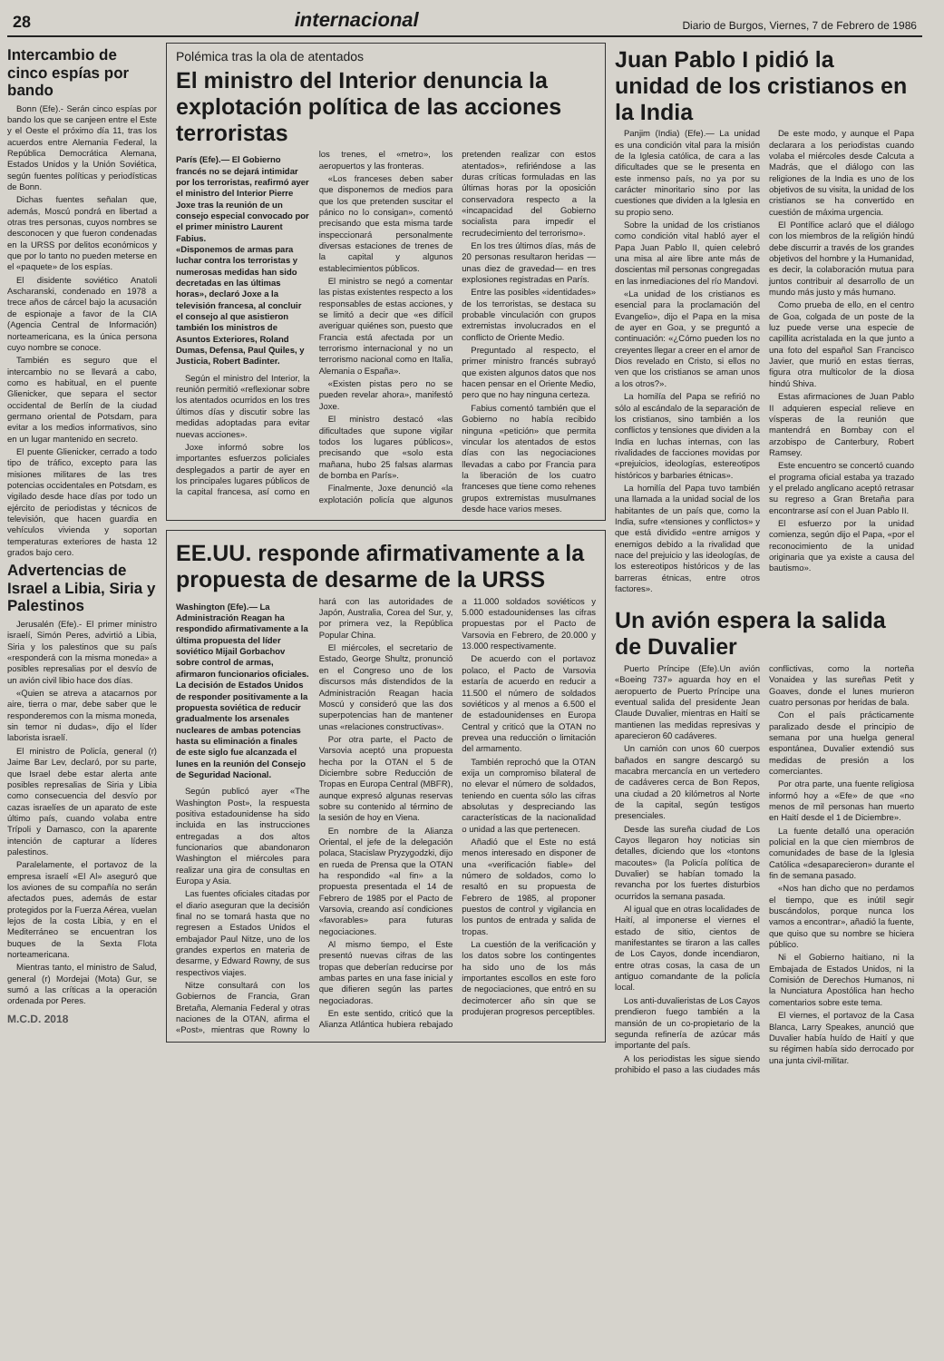28 internacional Diario de Burgos, Viernes, 7 de Febrero de 1986
Intercambio de cinco espías por bando
Bonn (Efe).- Serán cinco espías por bando los que se canjeen entre el Este y el Oeste el próximo día 11, tras los acuerdos entre Alemania Federal, la República Democrática Alemana, Estados Unidos y la Unión Soviética, según fuentes políticas y periodísticas de Bonn.
Dichas fuentes señalan que, además, Moscú pondrá en libertad a otras tres personas, cuyos nombres se desconocen y que fueron condenadas en la URSS por delitos económicos y que por lo tanto no pueden meterse en el «paquete» de los espías.
El disidente soviético Anatoli Ascharanski, condenado en 1978 a trece años de cárcel bajo la acusación de espionaje a favor de la CIA (Agencia Central de Información) norteamericana, es la única persona cuyo nombre se conoce.
También es seguro que el intercambio no se llevará a cabo, como es habitual, en el puente Glienicker, que separa el sector occidental de Berlín de la ciudad germano oriental de Potsdam, para evitar a los medios informativos, sino en un lugar mantenido en secreto.
El puente Glienicker, cerrado a todo tipo de tráfico, excepto para las misiones militares de las tres potencias occidentales en Potsdam, es vigilado desde hace días por todo un ejército de periodistas y técnicos de televisión, que hacen guardia en vehículos vivienda y soportan temperaturas exteriores de hasta 12 grados bajo cero.
Advertencias de Israel a Libia, Siria y Palestinos
Jerusalén (Efe).- El primer ministro israelí, Simón Peres, advirtió a Libia, Siria y los palestinos que su país «responderá con la misma moneda» a posibles represalias por el desvío de un avión civil libio hace dos días.
«Quien se atreva a atacarnos por aire, tierra o mar, debe saber que le responderemos con la misma moneda, sin temor ni dudas», dijo el líder laborista israelí.
El ministro de Policía, general (r) Jaime Bar Lev, declaró, por su parte, que Israel debe estar alerta ante posibles represalias de Siria y Libia como consecuencia del desvío por cazas israelíes de un aparato de este último país, cuando volaba entre Trípoli y Damasco, con la aparente intención de capturar a líderes palestinos.
Paralelamente, el portavoz de la empresa israelí «El Al» aseguró que los aviones de su compañía no serán afectados pues, además de estar protegidos por la Fuerza Aérea, vuelan lejos de la costa Libia, y en el Mediterráneo se encuentran los buques de la Sexta Flota norteamericana.
Mientras tanto, el ministro de Salud, general (r) Mordejai (Mota) Gur, se sumó a las críticas a la operación ordenada por Peres.
M.C.D. 2018
Polémica tras la ola de atentados
El ministro del Interior denuncia la explotación política de las acciones terroristas
París (Efe).— El Gobierno francés no se dejará intimidar por los terroristas, reafirmó ayer el ministro del Interior Pierre Joxe tras la reunión de un consejo especial convocado por el primer ministro Laurent Fabius.
«Disponemos de armas para luchar contra los terroristas y numerosas medidas han sido decretadas en las últimas horas», declaró Joxe a la televisión francesa, al concluir el consejo al que asistieron también los ministros de Asuntos Exteriores, Roland Dumas, Defensa, Paul Quiles, y Justicia, Robert Badinter.
Según el ministro del Interior, la reunión permitió «reflexionar sobre los atentados ocurridos en los tres últimos días y discutir sobre las medidas adoptadas para evitar nuevas acciones».
Joxe informó sobre los importantes esfuerzos policiales desplegados a partir de ayer en los principales lugares públicos de la capital francesa, así como en los trenes, el «metro», los aeropuertos y las fronteras.
«Los franceses deben saber que disponemos de medios para que los que pretenden suscitar el pánico no lo consigan», comentó precisando que esta misma tarde inspeccionará personalmente diversas estaciones de trenes de la capital y algunos establecimientos públicos.
El ministro se negó a comentar las pistas existentes respecto a los responsables de estas acciones, y se limitó a decir que «es difícil averiguar quiénes son, puesto que Francia está afectada por un terrorismo internacional y no un terrorismo nacional como en Italia, Alemania o España».
«Existen pistas pero no se pueden revelar ahora», manifestó Joxe.
El ministro destacó «las dificultades que supone vigilar todos los lugares públicos», precisando que «solo esta mañana, hubo 25 falsas alarmas de bomba en París».
Finalmente, Joxe denunció «la explotación policía que algunos pretenden realizar con estos atentados», refiriéndose a las duras críticas formuladas en las últimas horas por la oposición conservadora respecto a la «incapacidad del Gobierno socialista para impedir el recrudecimiento del terrorismo».
En los tres últimos días, más de 20 personas resultaron heridas —unas diez de gravedad— en tres explosiones registradas en París.
Entre las posibles «identidades» de los terroristas, se destaca su probable vinculación con grupos extremistas involucrados en el conflicto de Oriente Medio.
Preguntado al respecto, el primer ministro francés subrayó que existen algunos datos que nos hacen pensar en el Oriente Medio, pero que no hay ninguna certeza.
Fabius comentó también que el Gobierno no había recibido ninguna «petición» que permita vincular los atentados de estos días con las negociaciones llevadas a cabo por Francia para la liberación de los cuatro franceses que tiene como rehenes grupos extremistas musulmanes desde hace varios meses.
EE.UU. responde afirmativamente a la propuesta de desarme de la URSS
Washington (Efe).— La Administración Reagan ha respondido afirmativamente a la última propuesta del líder soviético Mijail Gorbachov sobre control de armas, afirmaron funcionarios oficiales.
La decisión de Estados Unidos de responder positivamente a la propuesta soviética de reducir gradualmente los arsenales nucleares de ambas potencias hasta su eliminación a finales de este siglo fue alcanzada el lunes en la reunión del Consejo de Seguridad Nacional.
Según publicó ayer «The Washington Post», la respuesta positiva estadounidense ha sido incluida en las instrucciones entregadas a dos altos funcionarios que abandonaron Washington el miércoles para realizar una gira de consultas en Europa y Asia.
Las fuentes oficiales citadas por el diario aseguran que la decisión final no se tomará hasta que no regresen a Estados Unidos el embajador Paul Nitze, uno de los grandes expertos en materia de desarme, y Edward Rowny, de sus respectivos viajes.
Nitze consultará con los Gobiernos de Francia, Gran Bretaña, Alemania Federal y otras naciones de la OTAN, afirma el «Post», mientras que Rowny lo hará con las autoridades de Japón, Australia, Corea del Sur, y, por primera vez, la República Popular China.
El miércoles, el secretario de Estado, George Shultz, pronunció en el Congreso uno de los discursos más distendidos de la Administración Reagan hacia Moscú y consideró que las dos superpotencias han de mantener unas «relaciones constructivas».
Por otra parte, el Pacto de Varsovia aceptó una propuesta hecha por la OTAN el 5 de Diciembre sobre Reducción de Tropas en Europa Central (MBFR), aunque expresó algunas reservas sobre su contenido al término de la sesión de hoy en Viena.
En nombre de la Alianza Oriental, el jefe de la delegación polaca, Stacislaw Pryzygodzki, dijo en rueda de Prensa que la OTAN ha respondido «al fin» a la propuesta presentada el 14 de Febrero de 1985 por el Pacto de Varsovia, creando así condiciones «favorables» para futuras negociaciones.
Al mismo tiempo, el Este presentó nuevas cifras de las tropas que deberían reducirse por ambas partes en una fase inicial y que difieren según las partes negociadoras.
En este sentido, criticó que la Alianza Atlántica hubiera rebajado a 11.000 soldados soviéticos y 5.000 estadounidenses las cifras propuestas por el Pacto de Varsovia en Febrero, de 20.000 y 13.000 respectivamente.
De acuerdo con el portavoz polaco, el Pacto de Varsovia estaría de acuerdo en reducir a 11.500 el número de soldados soviéticos y al menos a 6.500 el de estadounidenses en Europa Central y criticó que la OTAN no prevea una reducción o limitación del armamento.
También reprochó que la OTAN exija un compromiso bilateral de no elevar el número de soldados, teniendo en cuenta sólo las cifras absolutas y despreciando las características de la nacionalidad o unidad a las que pertenecen.
Añadió que el Este no está menos interesado en disponer de una «verificación fiable» del número de soldados, como lo resaltó en su propuesta de Febrero de 1985, al proponer puestos de control y vigilancia en los puntos de entrada y salida de tropas.
La cuestión de la verificación y los datos sobre los contingentes ha sido uno de los más importantes escollos en este foro de negociaciones, que entró en su decimotercer año sin que se produjeran progresos perceptibles.
Juan Pablo I pidió la unidad de los cristianos en la India
Panjim (India) (Efe).— La unidad es una condición vital para la misión de la Iglesia católica, de cara a las dificultades que se le presenta en este inmenso país, no ya por su carácter minoritario sino por las cuestiones que dividen a la Iglesia en su propio seno.
Sobre la unidad de los cristianos como condición vital habló ayer el Papa Juan Pablo II, quien celebró una misa al aire libre ante más de doscientas mil personas congregadas en las inmediaciones del río Mandovi.
«La unidad de los cristianos es esencial para la proclamación del Evangelio», dijo el Papa en la misa de ayer en Goa, y se preguntó a continuación: «¿Cómo pueden los no creyentes llegar a creer en el amor de Dios revelado en Cristo, si ellos no ven que los cristianos se aman unos a los otros?».
La homilía del Papa se refirió no sólo al escándalo de la separación de los cristianos, sino también a los conflictos y tensiones que dividen a la India en luchas internas, con las rivalidades de facciones movidas por «prejuicios, ideologías, estereotipos históricos y barbaries étnicas».
La homilía del Papa tuvo también una llamada a la unidad social de los habitantes de un país que, como la India, sufre «tensiones y conflictos» y que está dividido «entre amigos y enemigos debido a la rivalidad que nace del prejuicio y las ideologías, de los estereotipos históricos y de las barreras étnicas, entre otros factores».
De este modo, y aunque el Papa declarara a los periodistas cuando volaba el miércoles desde Calcuta a Madrás, que el diálogo con las religiones de la India es uno de los objetivos de su visita, la unidad de los cristianos se ha convertido en cuestión de máxima urgencia.
El Pontífice aclaró que el diálogo con los miembros de la religión hindú debe discurrir a través de los grandes objetivos del hombre y la Humanidad, es decir, la colaboración mutua para juntos contribuir al desarrollo de un mundo más justo y más humano.
Como prueba de ello, en el centro de Goa, colgada de un poste de la luz puede verse una especie de capillita acristalada en la que junto a una foto del español San Francisco Javier, que murió en estas tierras, figura otra multicolor de la diosa hindú Shiva.
Estas afirmaciones de Juan Pablo II adquieren especial relieve en vísperas de la reunión que mantendrá en Bombay con el arzobispo de Canterbury, Robert Ramsey.
Este encuentro se concertó cuando el programa oficial estaba ya trazado y el prelado anglicano aceptó retrasar su regreso a Gran Bretaña para encontrarse así con el Juan Pablo II.
El esfuerzo por la unidad comienza, según dijo el Papa, «por el reconocimiento de la unidad originaria que ya existe a causa del bautismo».
Un avión espera la salida de Duvalier
Puerto Príncipe (Efe).Un avión «Boeing 737» aguarda hoy en el aeropuerto de Puerto Príncipe una eventual salida del presidente Jean Claude Duvalier, mientras en Haití se mantienen las medidas represivas y aparecieron 60 cadáveres.
Un camión con unos 60 cuerpos bañados en sangre descargó su macabra mercancía en un vertedero de cadáveres cerca de Bon Repos, una ciudad a 20 kilómetros al Norte de la capital, según testigos presenciales.
Desde las sureña ciudad de Los Cayos llegaron hoy noticias sin detalles, diciendo que los «tontons macoutes» (la Policía política de Duvalier) se habían tomado la revancha por los fuertes disturbios ocurridos la semana pasada.
Al igual que en otras localidades de Haití, al imponerse el viernes el estado de sitio, cientos de manifestantes se tiraron a las calles de Los Cayos, donde incendiaron, entre otras cosas, la casa de un antiguo comandante de la policía local.
Los anti-duvalieristas de Los Cayos prendieron fuego también a la mansión de un co-propietario de la segunda refinería de azúcar más importante del país.
A los periodistas les sigue siendo prohibido el paso a las ciudades más conflictivas, como la norteña Vonaidea y las sureñas Petit y Goaves, donde el lunes murieron cuatro personas por heridas de bala.
Con el país prácticamente paralizado desde el principio de semana por una huelga general espontánea, Duvalier extendió sus medidas de presión a los comerciantes.
Por otra parte, una fuente religiosa informó hoy a «Efe» de que «no menos de mil personas han muerto en Haití desde el 1 de Diciembre».
La fuente detalló una operación policial en la que cien miembros de comunidades de base de la Iglesia Católica «desaparecieron» durante el fin de semana pasado.
«Nos han dicho que no perdamos el tiempo, que es inútil segir buscándolos, porque nunca los vamos a encontrar», añadió la fuente, que quiso que su nombre se hiciera público.
Ni el Gobierno haitiano, ni la Embajada de Estados Unidos, ni la Comisión de Derechos Humanos, ni la Nunciatura Apostólica han hecho comentarios sobre este tema.
El viernes, el portavoz de la Casa Blanca, Larry Speakes, anunció que Duvalier había huído de Haití y que su régimen había sido derrocado por una junta civil-militar.